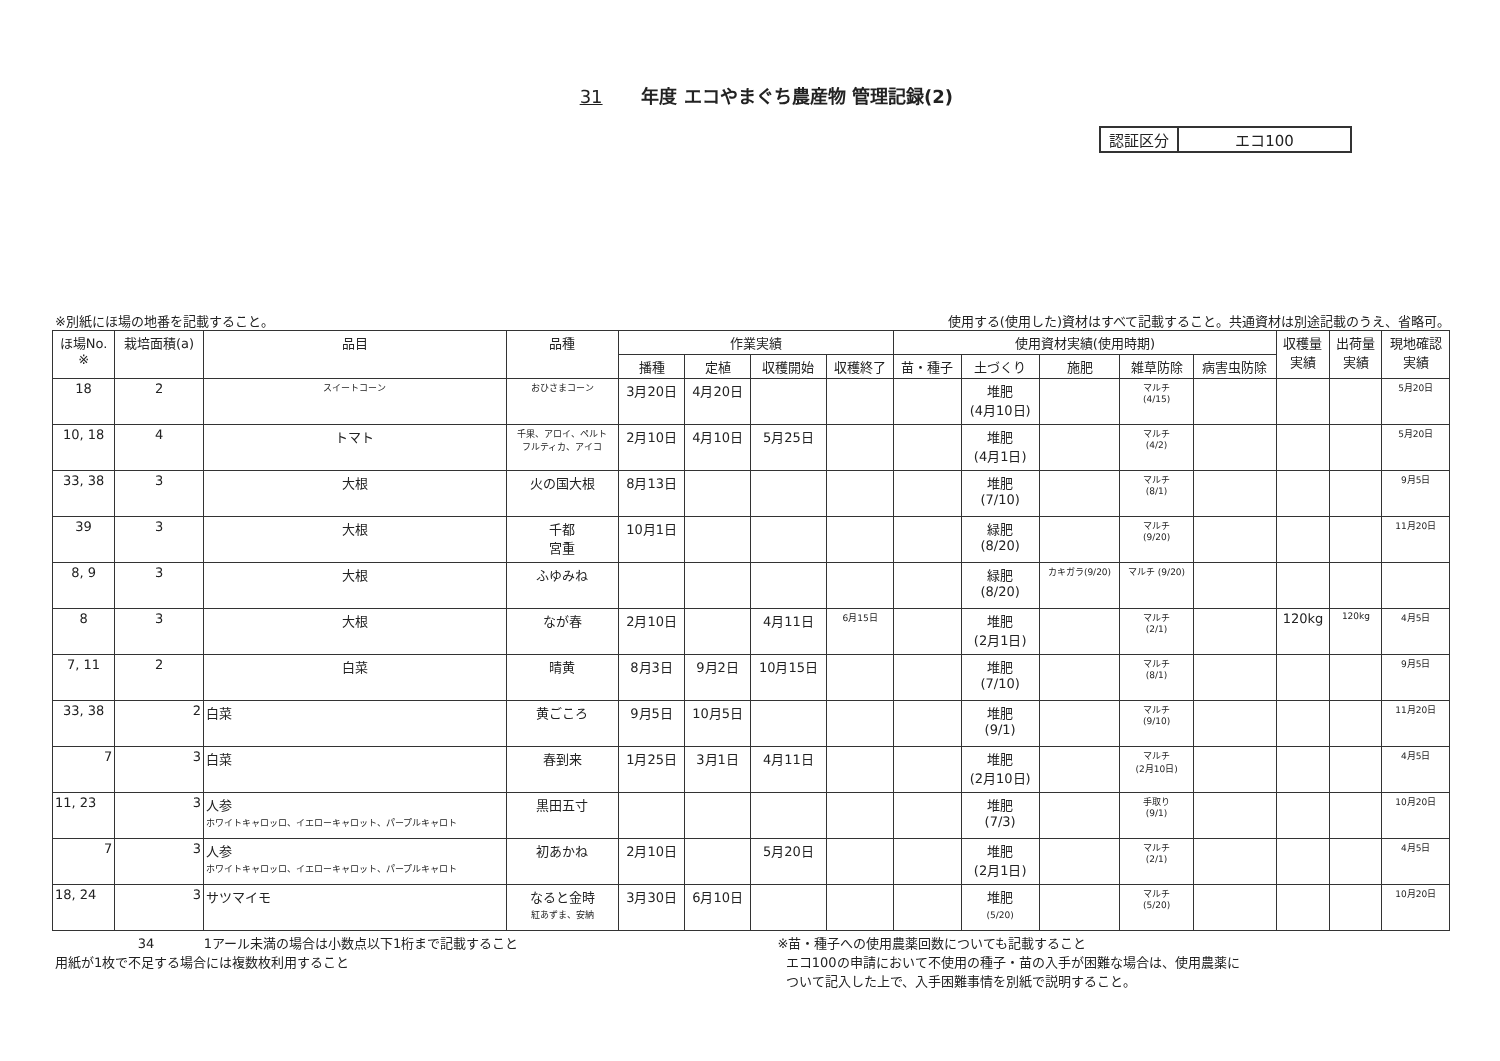31 年度 エコやまぐち農産物 管理記録(2)
| 認証区分 | エコ100 |
※別紙にほ場の地番を記載すること。 使用する(使用した)資材はすべて記載すること。共通資材は別途記載のうえ、省略可。
| ほ場No. ※ | 栽培面積(a) | 品目 | 品種 | 作業実績 | | | | 使用資材実績(使用時期) | | | | | 収穫量 実績 | 出荷量 実績 | 現地確認 実績 |
| --- | --- | --- | --- | --- | --- | --- | --- | --- | --- | --- | --- | --- | --- | --- | --- |
| | | | | 播種 | 定植 | 収穫開始 | 収穫終了 | 苗・種子 | 土づくり | 施肥 | 雑草防除 | 病害虫防除 | | | |
| 18 | 2 | スイートコーン | おひさまコーン | 3月20日 | 4月20日 | | | | 堆肥 (4月10日) | | マルチ (4/15) | | | | 5月20日 |
| 10, 18 | 4 | トマト | 千果、アロイ、ペルト フルティカ、アイコ | 2月10日 | 4月10日 | 5月25日 | | | 堆肥 (4月1日) | | マルチ (4/2) | | | | 5月20日 |
| 33, 38 | 3 | 大根 | 火の国大根 | 8月13日 | | | | | 堆肥 (7/10) | | マルチ (8/1) | | | | 9月5日 |
| 39 | 3 | 大根 | 千都 宮重 | 10月1日 | | | | | 緑肥 (8/20) | | マルチ (9/20) | | | | 11月20日 |
| 8, 9 | 3 | 大根 | ふゆみね | | | | | | 緑肥 (8/20) | カキガラ(9/20) | マルチ (9/20) | | | | |
| 8 | 3 | 大根 | なが春 | 2月10日 | | 4月11日 | 6月15日 | | 堆肥 (2月1日) | | マルチ (2/1) | | 120kg | 120kg | 4月5日 |
| 7, 11 | 2 | 白菜 | 晴黄 | 8月3日 | 9月2日 | 10月15日 | | | 堆肥 (7/10) | | マルチ (8/1) | | | | 9月5日 |
| 33, 38 | 2 | 白菜 | 黄ごころ | 9月5日 | 10月5日 | | | | 堆肥 (9/1) | | マルチ (9/10) | | | | 11月20日 |
| 7 | 3 | 白菜 | 春到来 | 1月25日 | 3月1日 | 4月11日 | | | 堆肥 (2月10日) | | マルチ (2月10日) | | | | 4月5日 |
| 11, 23 | 3 | 人参 ホワイトキャロッロ、イエローキャロット、パープルキャロト | 黒田五寸 | | | | | | 堆肥 (7/3) | | 手取り (9/1) | | | | 10月20日 |
| 7 | 3 | 人参 ホワイトキャロッロ、イエローキャロット、パープルキャロト | 初あかね | 2月10日 | | 5月20日 | | | 堆肥 (2月1日) | | マルチ (2/1) | | | | 4月5日 |
| 18, 24 | 3 | サツマイモ | なると金時 紅あずま、安納 | 3月30日 | 6月10日 | | | | 堆肥 (5/20) | | マルチ (5/20) | | | | 10月20日 |
34 1アール未満の場合は小数点以下1桁まで記載すること
用紙が1枚で不足する場合には複数枚利用すること
※苗・種子への使用農薬回数についても記載すること
エコ100の申請において不使用の種子・苗の入手が困難な場合は、使用農薬に
ついて記入した上で、入手困難事情を別紙で説明すること。